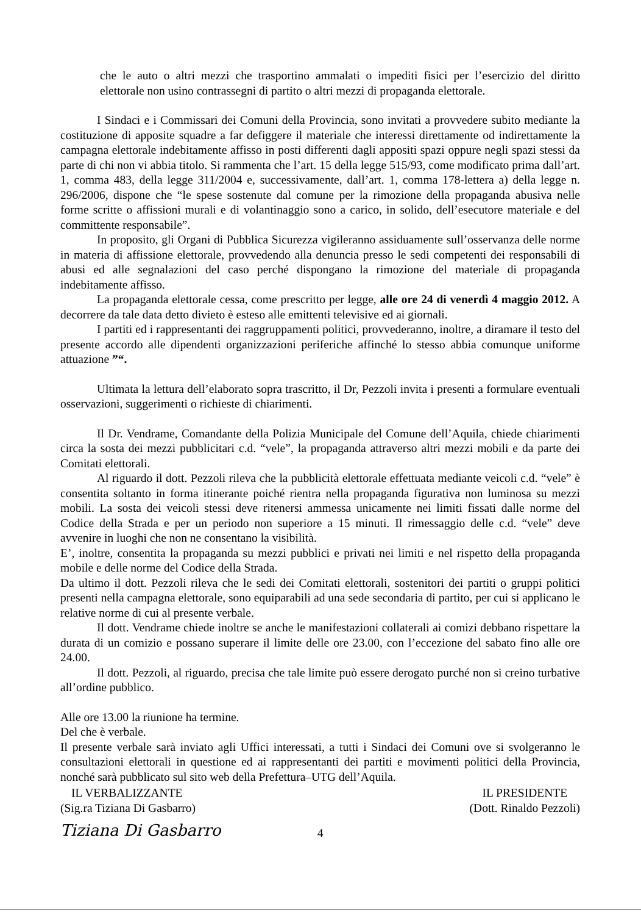che le auto o altri mezzi che trasportino ammalati o impediti fisici per l’esercizio del diritto elettorale non usino contrassegni di partito o altri mezzi di propaganda elettorale.
I Sindaci e i Commissari dei Comuni della Provincia, sono invitati a provvedere subito mediante la costituzione di apposite squadre a far defiggere il materiale che interessi direttamente od indirettamente la campagna elettorale indebitamente affisso in posti differenti dagli appositi spazi oppure negli spazi stessi da parte di chi non vi abbia titolo. Si rammenta che l’art. 15 della legge 515/93, come modificato prima dall’art. 1, comma 483, della legge 311/2004 e, successivamente, dall’art. 1, comma 178-lettera a) della legge n. 296/2006, dispone che “le spese sostenute dal comune per la rimozione della propaganda abusiva nelle forme scritte o affissioni murali e di volantinaggio sono a carico, in solido, dell’esecutore materiale e del committente responsabile”.
In proposito, gli Organi di Pubblica Sicurezza vigileranno assiduamente sull’osservanza delle norme in materia di affissione elettorale, provvedendo alla denuncia presso le sedi competenti dei responsabili di abusi ed alle segnalazioni del caso perché dispongano la rimozione del materiale di propaganda indebitamente affisso.
La propaganda elettorale cessa, come prescritto per legge, alle ore 24 di venerdì 4 maggio 2012. A decorrere da tale data detto divieto è esteso alle emittenti televisive ed ai giornali.
I partiti ed i rappresentanti dei raggruppamenti politici, provvederanno, inoltre, a diramare il testo del presente accordo alle dipendenti organizzazioni periferiche affinché lo stesso abbia comunque uniforme attuazione ”“.
Ultimata la lettura dell’elaborato sopra trascritto, il Dr, Pezzoli invita i presenti a formulare eventuali osservazioni, suggerimenti o richieste di chiarimenti.
Il Dr. Vendrame, Comandante della Polizia Municipale del Comune dell’Aquila, chiede chiarimenti circa la sosta dei mezzi pubblicitari c.d. “vele”, la propaganda attraverso altri mezzi mobili e da parte dei Comitati elettorali.
Al riguardo il dott. Pezzoli rileva che la pubblicità elettorale effettuata mediante veicoli c.d. “vele” è consentita soltanto in forma itinerante poiché rientra nella propaganda figurativa non luminosa su mezzi mobili. La sosta dei veicoli stessi deve ritenersi ammessa unicamente nei limiti fissati dalle norme del Codice della Strada e per un periodo non superiore a 15 minuti. Il rimessaggio delle c.d. “vele” deve avvenire in luoghi che non ne consentano la visibilità.
E’, inoltre, consentita la propaganda su mezzi pubblici e privati nei limiti e nel rispetto della propaganda mobile e delle norme del Codice della Strada.
Da ultimo il dott. Pezzoli rileva che le sedi dei Comitati elettorali, sostenitori dei partiti o gruppi politici presenti nella campagna elettorale, sono equiparabili ad una sede secondaria di partito, per cui si applicano le relative norme di cui al presente verbale.
Il dott. Vendrame chiede inoltre se anche le manifestazioni collaterali ai comizi debbano rispettare la durata di un comizio e possano superare il limite delle ore 23.00, con l’eccezione del sabato fino alle ore 24.00.
Il dott. Pezzoli, al riguardo, precisa che tale limite può essere derogato purché non si creino turbative all’ordine pubblico.
Alle ore 13.00 la riunione ha termine.
Del che è verbale.
Il presente verbale sarà inviato agli Uffici interessati, a tutti i Sindaci dei Comuni ove si svolgeranno le consultazioni elettorali in questione ed ai rappresentanti dei partiti e movimenti politici della Provincia, nonché sarà pubblicato sul sito web della Prefettura–UTG dell’Aquila.
IL VERBALIZZANTE
(Sig.ra Tiziana Di Gasbarro)
IL PRESIDENTE
(Dott. Rinaldo Pezzoli)
Tiziana Di Gasbarro
4